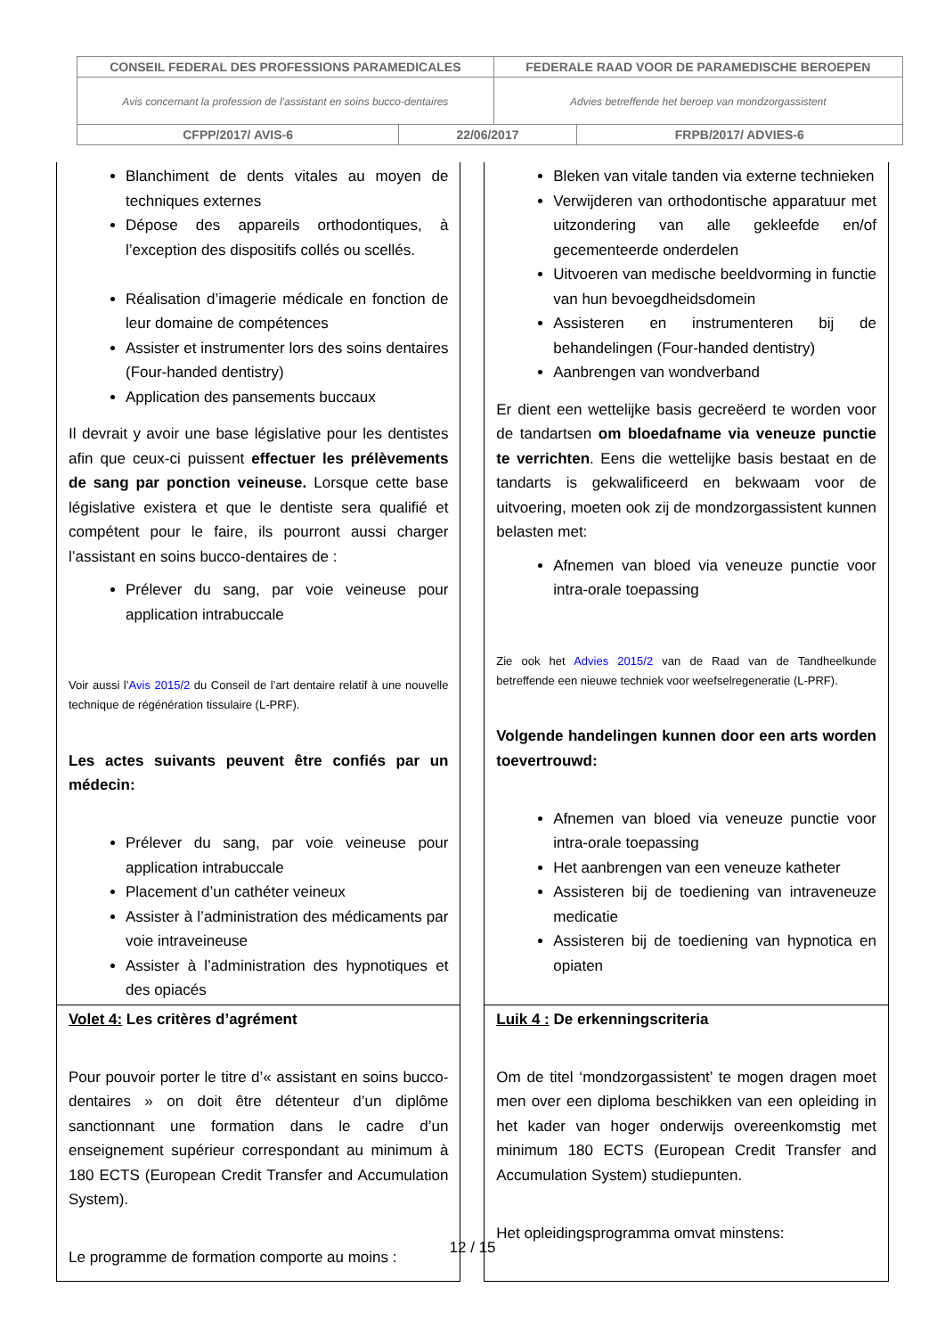| CONSEIL FEDERAL DES PROFESSIONS PARAMEDICALES | | FEDERALE RAAD VOOR DE PARAMEDISCHE BEROEPEN | |
| Avis concernant la profession de l’assistant en soins bucco-dentaires | | Advies betreffende het beroep van mondzorgassistent | |
| CFPP/2017/ AVIS-6 | 22/06/2017 | | FRPB/2017/ ADVIES-6 |
| Blanchiment de dents vitales au moyen de techniques externes Dépose des appareils orthodontiques, à l’exception des dispositifs collés ou scellés. Réalisation d’imagerie médicale en fonction de leur domaine de compétences Assister et instrumenter lors des soins dentaires (Four-handed dentistry) Application des pansements buccaux Il devrait y avoir une base législative pour les dentistes afin que ceux-ci puissent effectuer les prélèvements de sang par ponction veineuse. Lorsque cette base législative existera et que le dentiste sera qualifié et compétent pour le faire, ils pourront aussi charger l’assistant en soins bucco-dentaires de : Prélever du sang, par voie veineuse pour application intrabuccale Voir aussi l’ Avis 2015/2 du Conseil de l’art dentaire relatif à une nouvelle technique de régénération tissulaire (L-PRF). Les actes suivants peuvent être confiés par un médecin: Prélever du sang, par voie veineuse pour application intrabuccale Placement d’un cathéter veineux Assister à l’administration des médicaments par voie intraveineuse Assister à l’administration des hypnotiques et des opiacés | | Bleken van vitale tanden via externe technieken Verwijderen van orthodontische apparatuur met uitzondering van alle gekleefde en/of gecementeerde onderdelen Uitvoeren van medische beeldvorming in functie van hun bevoegdheidsdomein Assisteren en instrumenteren bij de behandelingen (Four-handed dentistry) Aanbrengen van wondverband Er dient een wettelijke basis gecreëerd te worden voor de tandartsen om bloedafname via veneuze punctie te verrichten . Eens die wettelijke basis bestaat en de tandarts is gekwalificeerd en bekwaam voor de uitvoering, moeten ook zij de mondzorgassistent kunnen belasten met: Afnemen van bloed via veneuze punctie voor intra-orale toepassing Zie ook het Advies 2015/2 van de Raad van de Tandheelkunde betreffende een nieuwe techniek voor weefselregeneratie (L-PRF). Volgende handelingen kunnen door een arts worden toevertrouwd: Afnemen van bloed via veneuze punctie voor intra-orale toepassing Het aanbrengen van een veneuze katheter Assisteren bij de toediening van intraveneuze medicatie Assisteren bij de toediening van hypnotica en opiaten |
| Volet 4: Les critères d’agrément Pour pouvoir porter le titre d’« assistant en soins bucco-dentaires » on doit être détenteur d’un diplôme sanctionnant une formation dans le cadre d’un enseignement supérieur correspondant au minimum à 180 ECTS (European Credit Transfer and Accumulation System). Le programme de formation comporte au moins : | | Luik 4 : De erkenningscriteria Om de titel ‘mondzorgassistent’ te mogen dragen moet men over een diploma beschikken van een opleiding in het kader van hoger onderwijs overeenkomstig met minimum 180 ECTS (European Credit Transfer and Accumulation System) studiepunten. Het opleidingsprogramma omvat minstens: |
12 / 15